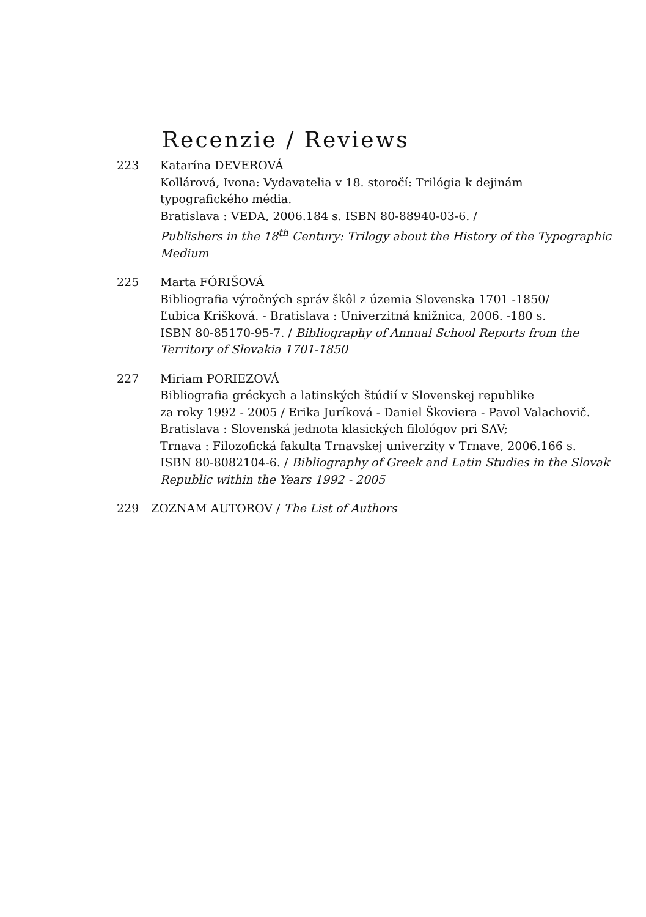Recenzie / Reviews
223 Katarína DEVEROVÁ
Kollárová, Ivona: Vydavatelia v 18. storočí: Trilógia k dejinám
typografického média.
Bratislava : VEDA, 2006.184 s. ISBN 80-88940-03-6. /
Publishers in the 18<sup>th</sup> Century: Trilogy about the History of the Typographic Medium
225 Marta FÓRIŠOVÁ
Bibliografia výročných správ škôl z územia Slovenska 1701 -1850/
Ľubica Krišková. - Bratislava : Univerzitná knižnica, 2006. -180 s.
ISBN 80-85170-95-7. / Bibliography of Annual School Reports from the Territory of Slovakia 1701-1850
227 Miriam PORIEZOVÁ
Bibliografia gréckych a latinských štúdií v Slovenskej republike
za roky 1992 - 2005 / Erika Juríková - Daniel Škoviera - Pavol Valachovič.
Bratislava : Slovenská jednota klasických filológov pri SAV;
Trnava : Filozofická fakulta Trnavskej univerzity v Trnave, 2006.166 s.
ISBN 80-8082104-6. / Bibliography of Greek and Latin Studies in the Slovak Republic within the Years 1992 - 2005
229 ZOZNAM AUTOROV / The List of Authors